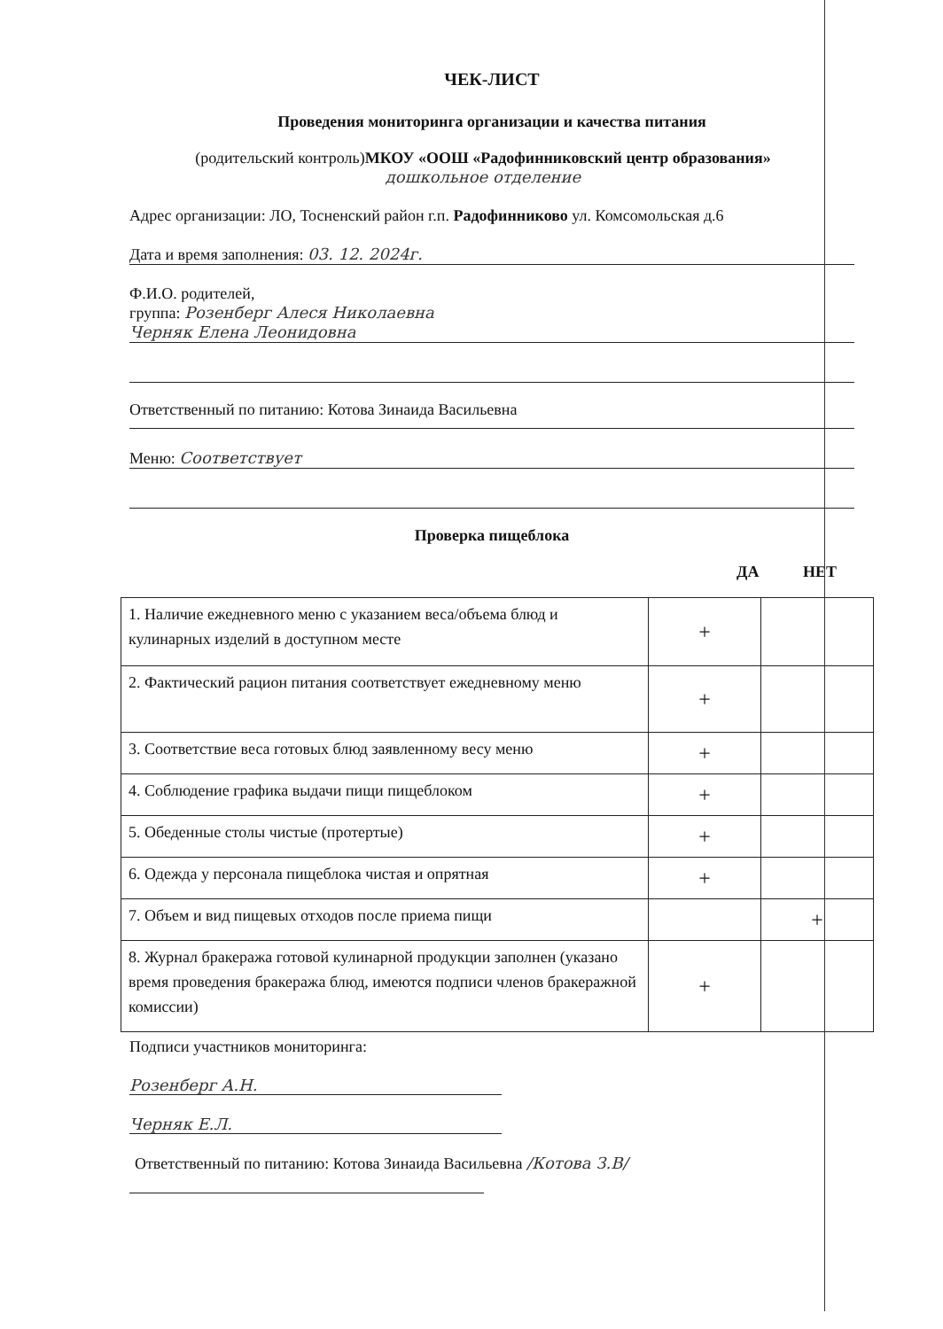ЧЕК-ЛИСТ
Проведения мониторинга организации и качества питания
(родительский контроль)МКОУ «ООШ «Радофинниковский центр образования»
дошкольное отделение
Адрес организации: ЛО, Тосненский район г.п. Радофинниково ул. Комсомольская д.6
Дата и время заполнения: 03. 12. 2024г.
Ф.И.О. родителей,
группа: Розенберг Алеся Николаевна
Черняк Елена Леонидовна
Ответственный по питанию: Котова Зинаида Васильевна
Меню: Соответствует
Проверка пищеблока
ДА НЕТ
| 1. Наличие ежедневного меню с указанием веса/объема блюд и кулинарных изделий в доступном месте | + | |
| 2. Фактический рацион питания соответствует ежедневному меню | + | |
| 3. Соответствие веса готовых блюд заявленному весу меню | + | |
| 4. Соблюдение графика выдачи пищи пищеблоком | + | |
| 5. Обеденные столы чистые (протертые) | + | |
| 6. Одежда у персонала пищеблока чистая и опрятная | + | |
| 7. Объем и вид пищевых отходов после приема пищи | | + |
| 8. Журнал бракеража готовой кулинарной продукции заполнен (указано время проведения бракеража блюд, имеются подписи членов бракеражной комиссии) | + | |
Подписи участников мониторинга:
Розенберг А.Н.
Черняк Е.Л.
Ответственный по питанию: Котова Зинаида Васильевна /Котова З.В/